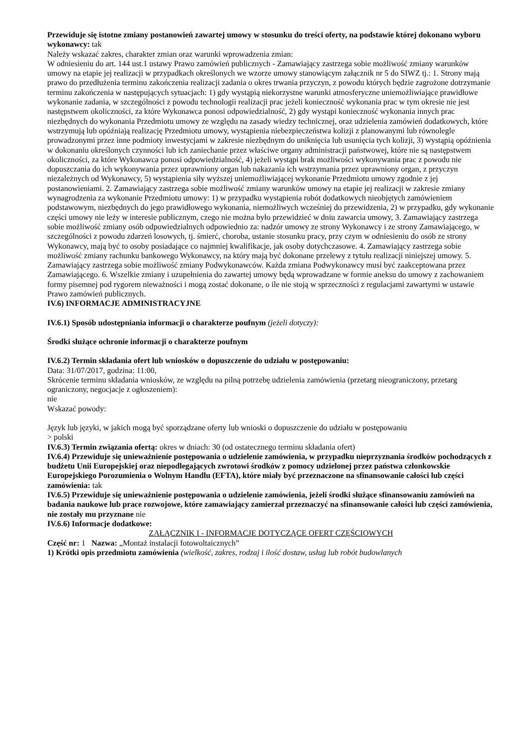Przewiduje się istotne zmiany postanowień zawartej umowy w stosunku do treści oferty, na podstawie której dokonano wyboru wykonawcy: tak
Należy wskazać zakres, charakter zmian oraz warunki wprowadzenia zmian:
W odniesieniu do art. 144 ust.1 ustawy Prawo zamówień publicznych - Zamawiający zastrzega sobie możliwość zmiany warunków umowy na etapie jej realizacji w przypadkach określonych we wzorze umowy stanowiącym załącznik nr 5 do SIWZ tj.: 1. Strony mają prawo do przedłużenia terminu zakończenia realizacji zadania o okres trwania przyczyn, z powodu których będzie zagrożone dotrzymanie terminu zakończenia w następujących sytuacjach: 1) gdy wystąpią niekorzystne warunki atmosferyczne uniemożliwiające prawidłowe wykonanie zadania, w szczególności z powodu technologii realizacji prac jeżeli konieczność wykonania prac w tym okresie nie jest następstwem okoliczności, za które Wykonawca ponosi odpowiedzialność, 2) gdy wystąpi konieczność wykonania innych prac niezbędnych do wykonania Przedmiotu umowy ze względu na zasady wiedzy technicznej, oraz udzielenia zamówień dodatkowych, które wstrzymują lub opóźniają realizację Przedmiotu umowy, wystąpienia niebezpieczeństwa kolizji z planowanymi lub równolegle prowadzonymi przez inne podmioty inwestycjami w zakresie niezbędnym do uniknięcia lub usunięcia tych kolizji, 3) wystąpią opóźnienia w dokonaniu określonych czynności lub ich zaniechanie przez właściwe organy administracji państwowej, które nie są następstwem okoliczności, za które Wykonawca ponosi odpowiedzialność, 4) jeżeli wystąpi brak możliwości wykonywania prac z powodu nie dopuszczania do ich wykonywania przez uprawniony organ lub nakazania ich wstrzymania przez uprawniony organ, z przyczyn niezależnych od Wykonawcy, 5) wystąpienia siły wyższej uniemożliwiającej wykonanie Przedmiotu umowy zgodnie z jej postanowieniami. 2. Zamawiający zastrzega sobie możliwość zmiany warunków umowy na etapie jej realizacji w zakresie zmiany wynagrodzenia za wykonanie Przedmiotu umowy: 1) w przypadku wystąpienia robót dodatkowych nieobjętych zamówieniem podstawowym, niezbędnych do jego prawidłowego wykonania, niemożliwych wcześniej do przewidzenia, 2) w przypadku, gdy wykonanie części umowy nie leży w interesie publicznym, czego nie można było przewidzieć w dniu zawarcia umowy, 3. Zamawiający zastrzega sobie możliwość zmiany osób odpowiedzialnych odpowiednio za: nadzór umowy ze strony Wykonawcy i ze strony Zamawiającego, w szczególności z powodu zdarzeń losowych, tj. śmierć, choroba, ustanie stosunku pracy, przy czym w odniesieniu do osób ze strony Wykonawcy, mają być to osoby posiadające co najmniej kwalifikacje, jak osoby dotychczasowe. 4. Zamawiający zastrzega sobie możliwość zmiany rachunku bankowego Wykonawcy, na który mają być dokonane przelewy z tytułu realizacji niniejszej umowy. 5. Zamawiający zastrzega sobie możliwość zmiany Podwykonawców. Każda zmiana Podwykonawcy musi być zaakceptowana przez Zamawiającego. 6. Wszelkie zmiany i uzupełnienia do zawartej umowy będą wprowadzane w formie aneksu do umowy z zachowaniem formy pisemnej pod rygorem nieważności i mogą zostać dokonane, o ile nie stoją w sprzeczności z regulacjami zawartymi w ustawie Prawo zamówień publicznych.
IV.6) INFORMACJE ADMINISTRACYJNE
IV.6.1) Sposób udostępniania informacji o charakterze poufnym (jeżeli dotyczy):
Środki służące ochronie informacji o charakterze poufnym
IV.6.2) Termin składania ofert lub wniosków o dopuszczenie do udziału w postępowaniu:
Data: 31/07/2017, godzina: 11:00,
Skrócenie terminu składania wniosków, ze względu na pilną potrzebę udzielenia zamówienia (przetarg nieograniczony, przetarg ograniczony, negocjacje z ogłoszeniem):
nie
Wskazać powody:
Język lub języki, w jakich mogą być sporządzane oferty lub wnioski o dopuszczenie do udziału w postępowaniu
> polski
IV.6.3) Termin związania ofertą: okres w dniach: 30 (od ostatecznego terminu składania ofert)
IV.6.4) Przewiduje się unieważnienie postępowania o udzielenie zamówienia, w przypadku nieprzyznania środków pochodzących z budżetu Unii Europejskiej oraz niepodlegających zwrotowi środków z pomocy udzielonej przez państwa członkowskie Europejskiego Porozumienia o Wolnym Handlu (EFTA), które miały być przeznaczone na sfinansowanie całości lub części zamówienia: tak
IV.6.5) Przewiduje się unieważnienie postępowania o udzielenie zamówienia, jeżeli środki służące sfinansowaniu zamówień na badania naukowe lub prace rozwojowe, które zamawiający zamierzał przeznaczyć na sfinansowanie całości lub części zamówienia, nie zostały mu przyznane nie
IV.6.6) Informacje dodatkowe:
ZAŁĄCZNIK I - INFORMACJE DOTYCZĄCE OFERT CZĘŚCIOWYCH
Część nr: 1 Nazwa: „Montaż instalacji fotowoltaicznych”
1) Krótki opis przedmiotu zamówienia (wielkość, zakres, rodzaj i ilość dostaw, usług lub robót budowlanych